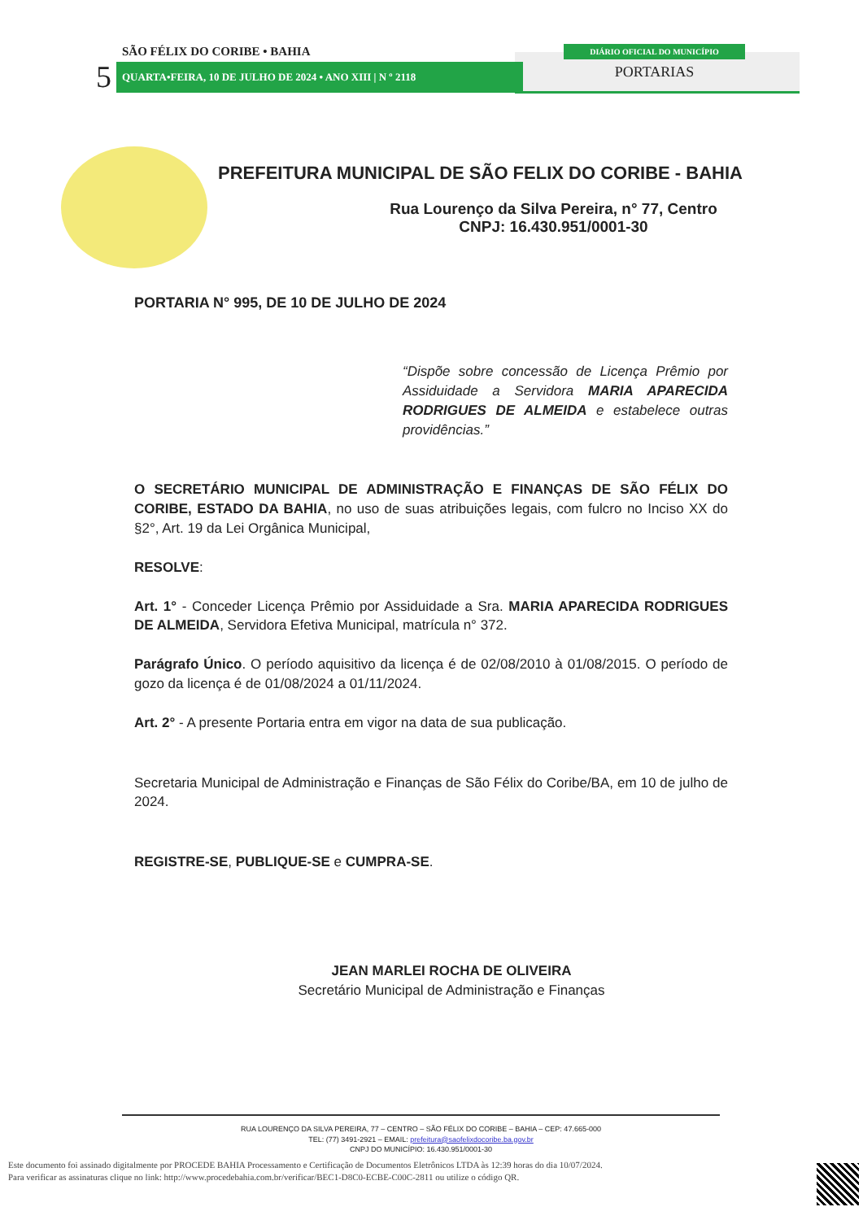SÃO FÉLIX DO CORIBE • BAHIA
5 QUARTA•FEIRA, 10 DE JULHO DE 2024 • ANO XIII | N º 2118
DIÁRIO OFICIAL DO MUNICÍPIO
PORTARIAS
PREFEITURA MUNICIPAL DE SÃO FELIX DO CORIBE - BAHIA
Rua Lourenço da Silva Pereira, n° 77, Centro
CNPJ: 16.430.951/0001-30
PORTARIA N° 995, DE 10 DE JULHO DE 2024
“Dispõe sobre concessão de Licença Prêmio por Assiduidade a Servidora MARIA APARECIDA RODRIGUES DE ALMEIDA e estabelece outras providências.”
O SECRETÁRIO MUNICIPAL DE ADMINISTRAÇÃO E FINANÇAS DE SÃO FÉLIX DO CORIBE, ESTADO DA BAHIA, no uso de suas atribuições legais, com fulcro no Inciso XX do §2°, Art. 19 da Lei Orgânica Municipal,
RESOLVE:
Art. 1° - Conceder Licença Prêmio por Assiduidade a Sra. MARIA APARECIDA RODRIGUES DE ALMEIDA, Servidora Efetiva Municipal, matrícula n° 372.
Parágrafo Único. O período aquisitivo da licença é de 02/08/2010 à 01/08/2015. O período de gozo da licença é de 01/08/2024 a 01/11/2024.
Art. 2° - A presente Portaria entra em vigor na data de sua publicação.
Secretaria Municipal de Administração e Finanças de São Félix do Coribe/BA, em 10 de julho de 2024.
REGISTRE-SE, PUBLIQUE-SE e CUMPRA-SE.
JEAN MARLEI ROCHA DE OLIVEIRA
Secretário Municipal de Administração e Finanças
RUA LOURENÇO DA SILVA PEREIRA, 77 – CENTRO – SÃO FÉLIX DO CORIBE – BAHIA – CEP: 47.665-000
TEL: (77) 3491-2921 – EMAIL: prefeitura@saofelixdocoribe.ba.gov.br
CNPJ DO MUNICÍPIO: 16.430.951/0001-30
Este documento foi assinado digitalmente por PROCEDE BAHIA Processamento e Certificação de Documentos Eletrônicos LTDA às 12:39 horas do dia 10/07/2024.
Para verificar as assinaturas clique no link: http://www.procedebahia.com.br/verificar/BEC1-D8C0-ECBE-C00C-2811 ou utilize o código QR.